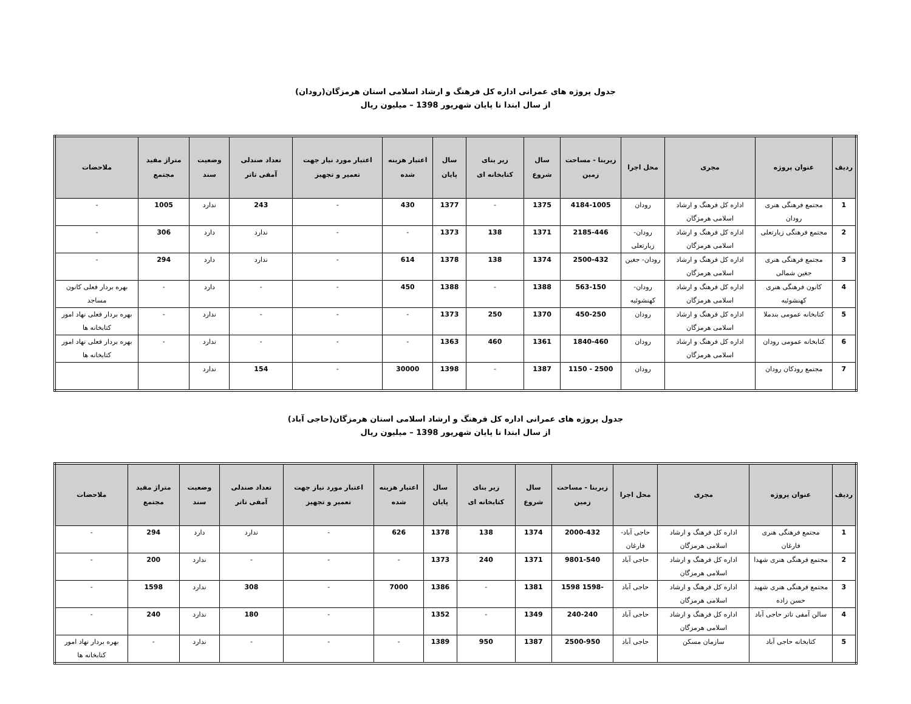جدول پروژه های عمرانی اداره کل فرهنگ و ارشاد اسلامی استان هرمزگان(رودان)
از سال ابتدا تا پایان شهریور 1398 – میلیون ریال
| ردیف | عنوان پروژه | مجری | محل اجرا | زیربنا - مساحت زمین | سال شروع | زیر بنای کتابخانه ای | سال پایان | اعتبار هزینه شده | اعتبار مورد نیاز جهت تعمیر و تجهیز | تعداد صندلی آمفی تاتر | وضعیت سند | متراژ مفید مجتمع | ملاحضات |
| --- | --- | --- | --- | --- | --- | --- | --- | --- | --- | --- | --- | --- | --- |
| 1 | مجتمع فرهنگی هنری رودان | اداره کل فرهنگ و ارشاد اسلامی هرمزگان | رودان | 4184-1005 | 1375 | - | 1377 | 430 | - | 243 | ندارد | 1005 | - |
| 2 | مجتمع فرهنگی زیارتعلی | اداره کل فرهنگ و ارشاد اسلامی هرمزگان | رودان- زیارتعلی | 2185-446 | 1371 | 138 | 1373 | - | - | ندارد | دارد | 306 | - |
| 3 | مجتمع فرهنگی هنری جغین شمالی | اداره کل فرهنگ و ارشاد اسلامی هرمزگان | رودان- جغین | 2500-432 | 1374 | 138 | 1378 | 614 | - | ندارد | دارد | 294 | - |
| 4 | کانون فرهنگی هنری کهنشوئیه | اداره کل فرهنگ و ارشاد اسلامی هرمزگان | رودان- کهنشوئیه | 563-150 | 1388 | - | 1388 | 450 | - | - | دارد | - | بهره بردار فعلی کانون مساجد |
| 5 | کتابخانه عمومی بندملا | اداره کل فرهنگ و ارشاد اسلامی هرمزگان | رودان | 450-250 | 1370 | 250 | 1373 | - | - | - | ندارد | - | بهره بردار فعلی نهاد امور کتابخانه ها |
| 6 | کتابخانه عمومی رودان | اداره کل فرهنگ و ارشاد اسلامی هرمزگان | رودان | 1840-460 | 1361 | 460 | 1363 | - | - | - | ندارد | - | بهره بردار فعلی نهاد امور کتابخانه ها |
| 7 | مجتمع رودکان رودان | | رودان | 2500 - 1150 | 1387 | - | 1398 | 30000 | - | 154 | ندارد | | |
جدول پروژه های عمرانی اداره کل فرهنگ و ارشاد اسلامی استان هرمزگان(حاجی آباد)
از سال ابتدا تا پایان شهریور 1398 – میلیون ریال
| ردیف | عنوان پروژه | مجری | محل اجرا | زیربنا - مساحت زمین | سال شروع | زیر بنای کتابخانه ای | سال پایان | اعتبار هزینه شده | اعتبار مورد نیاز جهت تعمیر و تجهیز | تعداد صندلی آمفی تاتر | وضعیت سند | متراژ مفید مجتمع | ملاحضات |
| --- | --- | --- | --- | --- | --- | --- | --- | --- | --- | --- | --- | --- | --- |
| 1 | مجتمع فرهنگی هنری فارغان | اداره کل فرهنگ و ارشاد اسلامی هرمزگان | حاجی آباد- فارغان | 2000-432 | 1374 | 138 | 1378 | 626 | - | ندارد | دارد | 294 | - |
| 2 | مجتمع فرهنگی هنری شهدا | اداره کل فرهنگ و ارشاد اسلامی هرمزگان | حاجی آباد | 9801-540 | 1371 | 240 | 1373 | - | - | - | ندارد | 200 | - |
| 3 | مجتمع فرهنگی هنری شهید حسن زاده | اداره کل فرهنگ و ارشاد اسلامی هرمزگان | حاجی آباد | -1598 1598 | 1381 | - | 1386 | 7000 | - | 308 | ندارد | 1598 | - |
| 4 | سالن آمفی تاتر حاجی آباد | اداره کل فرهنگ و ارشاد اسلامی هرمزگان | حاجی آباد | 240-240 | 1349 | - | 1352 | | - | 180 | ندارد | 240 | - |
| 5 | کتابخانه حاجی آباد | سازمان مسکن | حاجی آباد | 2500-950 | 1387 | 950 | 1389 | - | - | - | ندارد | - | بهره بردار نهاد امور کتابخانه ها |